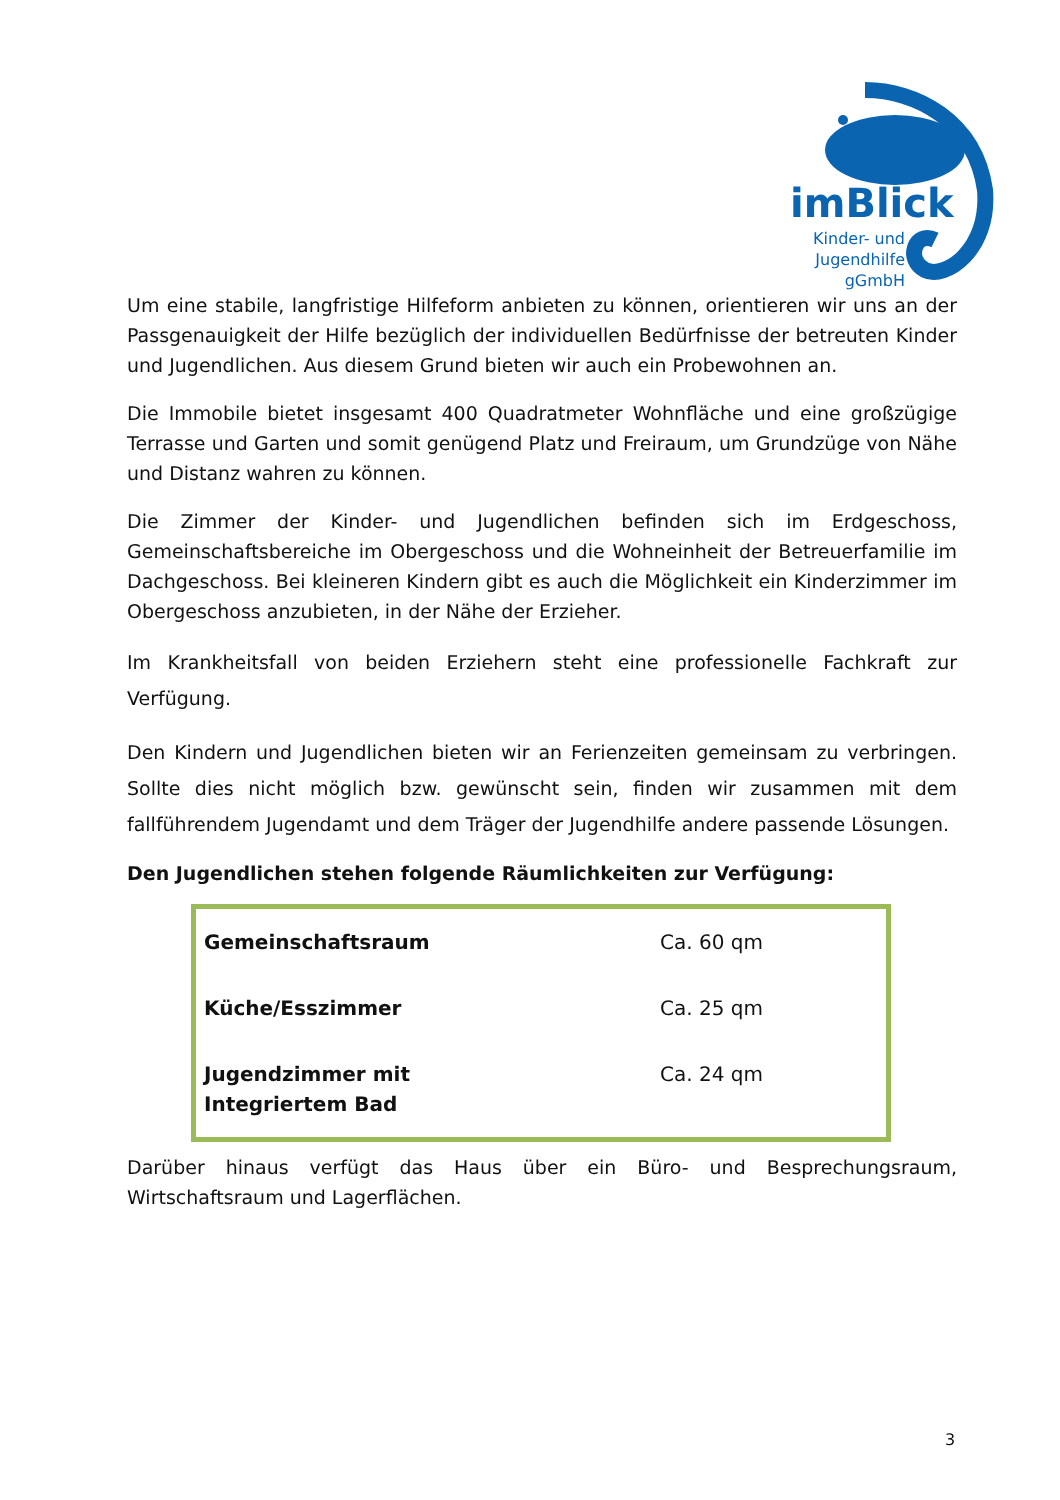imBlick
Kinder- und
Jugendhilfe
gGmbH
Um eine stabile, langfristige Hilfeform anbieten zu können, orientieren wir uns an der Passgenauigkeit der Hilfe bezüglich der individuellen Bedürfnisse der betreuten Kinder und Jugendlichen. Aus diesem Grund bieten wir auch ein Probewohnen an.
Die Immobile bietet insgesamt 400 Quadratmeter Wohnfläche und eine großzügige Terrasse und Garten und somit genügend Platz und Freiraum, um Grundzüge von Nähe und Distanz wahren zu können.
Die Zimmer der Kinder- und Jugendlichen befinden sich im Erdgeschoss, Gemeinschaftsbereiche im Obergeschoss und die Wohneinheit der Betreuerfamilie im Dachgeschoss. Bei kleineren Kindern gibt es auch die Möglichkeit ein Kinderzimmer im Obergeschoss anzubieten, in der Nähe der Erzieher.
Im Krankheitsfall von beiden Erziehern steht eine professionelle Fachkraft zur Verfügung.
Den Kindern und Jugendlichen bieten wir an Ferienzeiten gemeinsam zu verbringen. Sollte dies nicht möglich bzw. gewünscht sein, finden wir zusammen mit dem fallführendem Jugendamt und dem Träger der Jugendhilfe andere passende Lösungen.
Den Jugendlichen stehen folgende Räumlichkeiten zur Verfügung:
| Gemeinschaftsraum | Ca. 60 qm |
| Küche/Esszimmer | Ca. 25 qm |
| Jugendzimmer mit Integriertem Bad | Ca. 24 qm |
Darüber hinaus verfügt das Haus über ein Büro- und Besprechungsraum, Wirtschaftsraum und Lagerflächen.
3